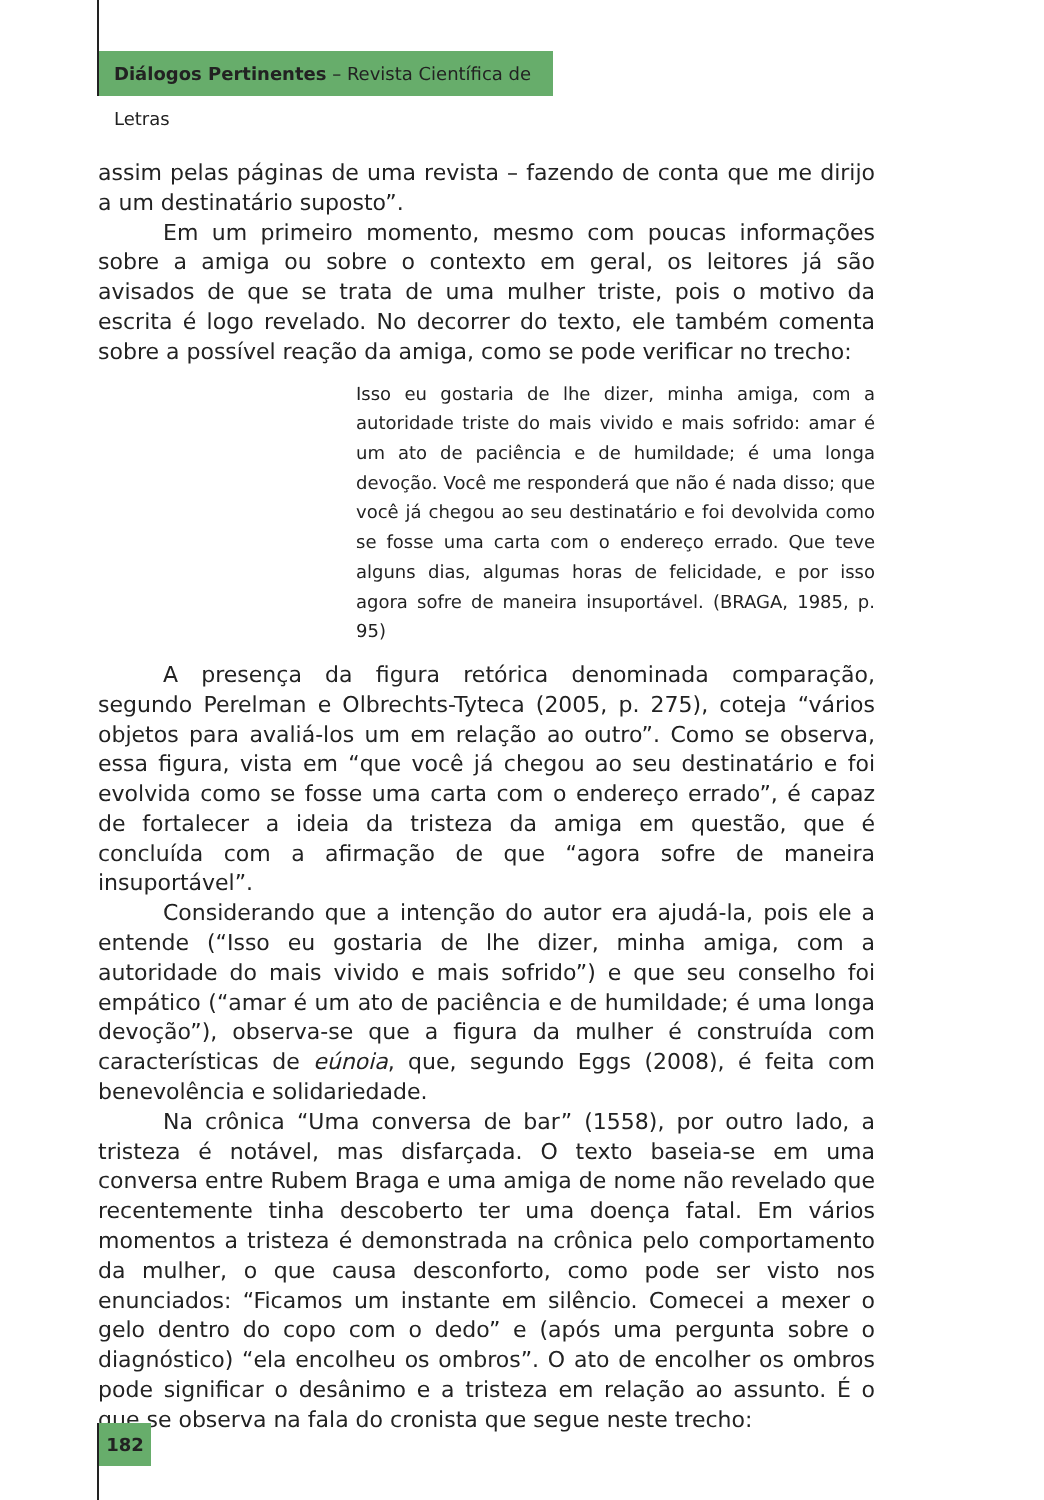Diálogos Pertinentes – Revista Científica de Letras
assim pelas páginas de uma revista – fazendo de conta que me dirijo a um destinatário suposto”.
Em um primeiro momento, mesmo com poucas informações sobre a amiga ou sobre o contexto em geral, os leitores já são avisados de que se trata de uma mulher triste, pois o motivo da escrita é logo revelado. No decorrer do texto, ele também comenta sobre a possível reação da amiga, como se pode verificar no trecho:
Isso eu gostaria de lhe dizer, minha amiga, com a autoridade triste do mais vivido e mais sofrido: amar é um ato de paciência e de humildade; é uma longa devoção. Você me responderá que não é nada disso; que você já chegou ao seu destinatário e foi devolvida como se fosse uma carta com o endereço errado. Que teve alguns dias, algumas horas de felicidade, e por isso agora sofre de maneira insuportável. (BRAGA, 1985, p. 95)
A presença da figura retórica denominada comparação, segundo Perelman e Olbrechts-Tyteca (2005, p. 275), coteja “vários objetos para avaliá-los um em relação ao outro”. Como se observa, essa figura, vista em “que você já chegou ao seu destinatário e foi evolvida como se fosse uma carta com o endereço errado”, é capaz de fortalecer a ideia da tristeza da amiga em questão, que é concluída com a afirmação de que “agora sofre de maneira insuportável”.
Considerando que a intenção do autor era ajudá-la, pois ele a entende (“Isso eu gostaria de lhe dizer, minha amiga, com a autoridade do mais vivido e mais sofrido”) e que seu conselho foi empático (“amar é um ato de paciência e de humildade; é uma longa devoção”), observa-se que a figura da mulher é construída com características de eúnoia, que, segundo Eggs (2008), é feita com benevolência e solidariedade.
Na crônica “Uma conversa de bar” (1558), por outro lado, a tristeza é notável, mas disfarçada. O texto baseia-se em uma conversa entre Rubem Braga e uma amiga de nome não revelado que recentemente tinha descoberto ter uma doença fatal. Em vários momentos a tristeza é demonstrada na crônica pelo comportamento da mulher, o que causa desconforto, como pode ser visto nos enunciados: “Ficamos um instante em silêncio. Comecei a mexer o gelo dentro do copo com o dedo” e (após uma pergunta sobre o diagnóstico) “ela encolheu os ombros”. O ato de encolher os ombros pode significar o desânimo e a tristeza em relação ao assunto. É o que se observa na fala do cronista que segue neste trecho:
182